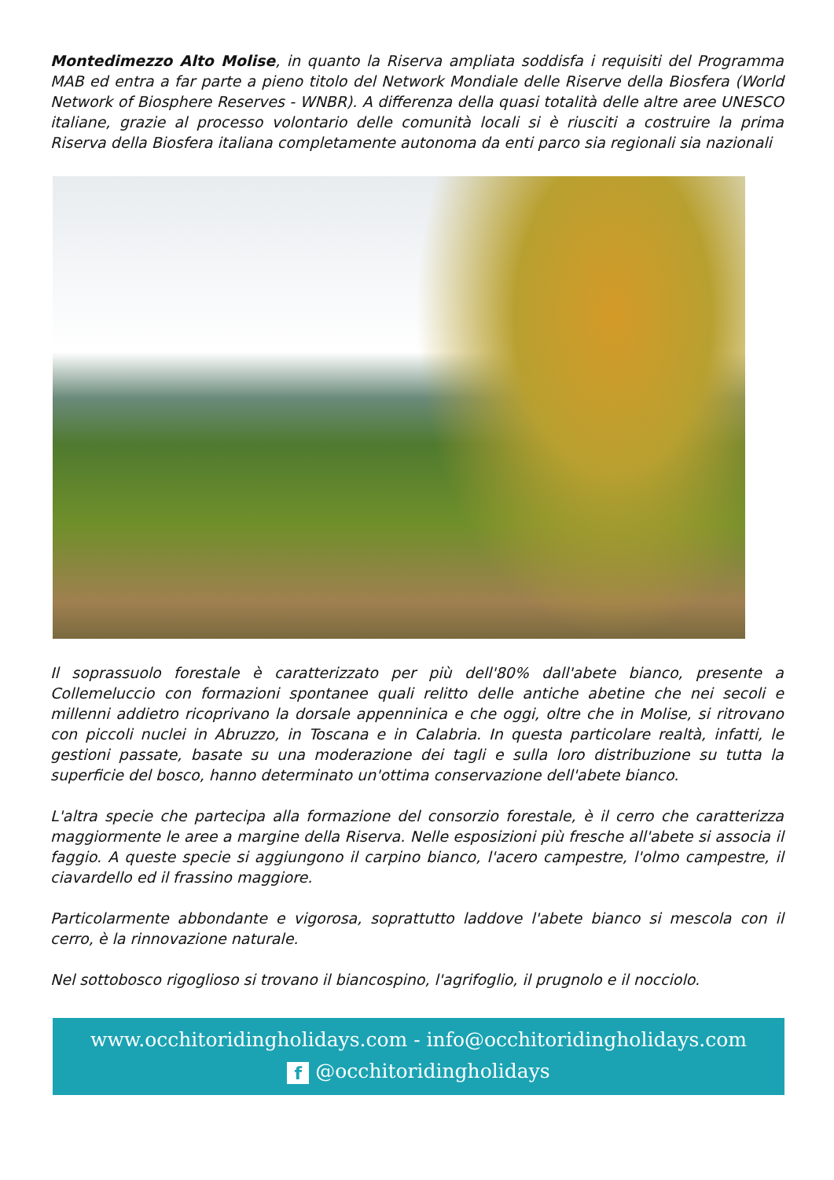Montedimezzo Alto Molise, in quanto la Riserva ampliata soddisfa i requisiti del Programma MAB ed entra a far parte a pieno titolo del Network Mondiale delle Riserve della Biosfera (World Network of Biosphere Reserves - WNBR). A differenza della quasi totalità delle altre aree UNESCO italiane, grazie al processo volontario delle comunità locali si è riusciti a costruire la prima Riserva della Biosfera italiana completamente autonoma da enti parco sia regionali sia nazionali
Il soprassuolo forestale è caratterizzato per più dell'80% dall'abete bianco, presente a Collemeluccio con formazioni spontanee quali relitto delle antiche abetine che nei secoli e millenni addietro ricoprivano la dorsale appenninica e che oggi, oltre che in Molise, si ritrovano con piccoli nuclei in Abruzzo, in Toscana e in Calabria. In questa particolare realtà, infatti, le gestioni passate, basate su una moderazione dei tagli e sulla loro distribuzione su tutta la superficie del bosco, hanno determinato un'ottima conservazione dell'abete bianco.
L'altra specie che partecipa alla formazione del consorzio forestale, è il cerro che caratterizza maggiormente le aree a margine della Riserva. Nelle esposizioni più fresche all'abete si associa il faggio. A queste specie si aggiungono il carpino bianco, l'acero campestre, l'olmo campestre, il ciavardello ed il frassino maggiore.
Particolarmente abbondante e vigorosa, soprattutto laddove l'abete bianco si mescola con il cerro, è la rinnovazione naturale.
Nel sottobosco rigoglioso si trovano il biancospino, l'agrifoglio, il prugnolo e il nocciolo.
www.occhitoridingholidays.com - info@occhitoridingholidays.com
f @occhitoridingholidays